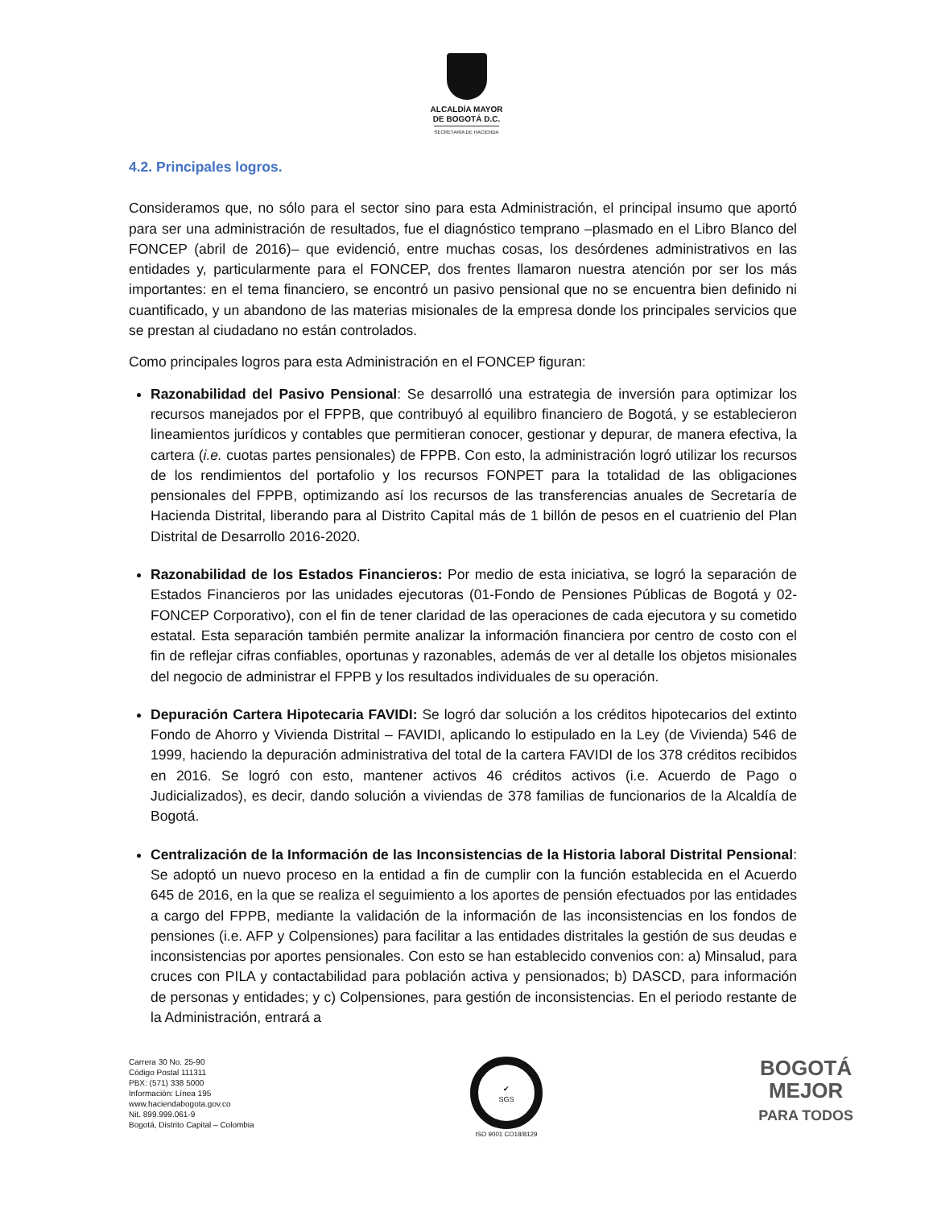ALCALDÍA MAYOR
DE BOGOTÁ D.C.
SECRETARÍA DE HACIENDA
4.2. Principales logros.
Consideramos que, no sólo para el sector sino para esta Administración, el principal insumo que aportó para ser una administración de resultados, fue el diagnóstico temprano –plasmado en el Libro Blanco del FONCEP (abril de 2016)– que evidenció, entre muchas cosas, los desórdenes administrativos en las entidades y, particularmente para el FONCEP, dos frentes llamaron nuestra atención por ser los más importantes: en el tema financiero, se encontró un pasivo pensional que no se encuentra bien definido ni cuantificado, y un abandono de las materias misionales de la empresa donde los principales servicios que se prestan al ciudadano no están controlados.
Como principales logros para esta Administración en el FONCEP figuran:
Razonabilidad del Pasivo Pensional: Se desarrolló una estrategia de inversión para optimizar los recursos manejados por el FPPB, que contribuyó al equilibro financiero de Bogotá, y se establecieron lineamientos jurídicos y contables que permitieran conocer, gestionar y depurar, de manera efectiva, la cartera (i.e. cuotas partes pensionales) de FPPB. Con esto, la administración logró utilizar los recursos de los rendimientos del portafolio y los recursos FONPET para la totalidad de las obligaciones pensionales del FPPB, optimizando así los recursos de las transferencias anuales de Secretaría de Hacienda Distrital, liberando para al Distrito Capital más de 1 billón de pesos en el cuatrienio del Plan Distrital de Desarrollo 2016-2020.
Razonabilidad de los Estados Financieros: Por medio de esta iniciativa, se logró la separación de Estados Financieros por las unidades ejecutoras (01-Fondo de Pensiones Públicas de Bogotá y 02-FONCEP Corporativo), con el fin de tener claridad de las operaciones de cada ejecutora y su cometido estatal. Esta separación también permite analizar la información financiera por centro de costo con el fin de reflejar cifras confiables, oportunas y razonables, además de ver al detalle los objetos misionales del negocio de administrar el FPPB y los resultados individuales de su operación.
Depuración Cartera Hipotecaria FAVIDI: Se logró dar solución a los créditos hipotecarios del extinto Fondo de Ahorro y Vivienda Distrital – FAVIDI, aplicando lo estipulado en la Ley (de Vivienda) 546 de 1999, haciendo la depuración administrativa del total de la cartera FAVIDI de los 378 créditos recibidos en 2016. Se logró con esto, mantener activos 46 créditos activos (i.e. Acuerdo de Pago o Judicializados), es decir, dando solución a viviendas de 378 familias de funcionarios de la Alcaldía de Bogotá.
Centralización de la Información de las Inconsistencias de la Historia laboral Distrital Pensional: Se adoptó un nuevo proceso en la entidad a fin de cumplir con la función establecida en el Acuerdo 645 de 2016, en la que se realiza el seguimiento a los aportes de pensión efectuados por las entidades a cargo del FPPB, mediante la validación de la información de las inconsistencias en los fondos de pensiones (i.e. AFP y Colpensiones) para facilitar a las entidades distritales la gestión de sus deudas e inconsistencias por aportes pensionales. Con esto se han establecido convenios con: a) Minsalud, para cruces con PILA y contactabilidad para población activa y pensionados; b) DASCD, para información de personas y entidades; y c) Colpensiones, para gestión de inconsistencias. En el periodo restante de la Administración, entrará a
Carrera 30 No. 25-90
Código Postal 111311
PBX: (571) 338 5000
Información: Línea 195
www.haciendabogota.gov.co
Nit. 899.999.061-9
Bogotá, Distrito Capital – Colombia
✔
SGS
ISO 9001 CO18/8129
BOGOTÁ
MEJOR
PARA TODOS